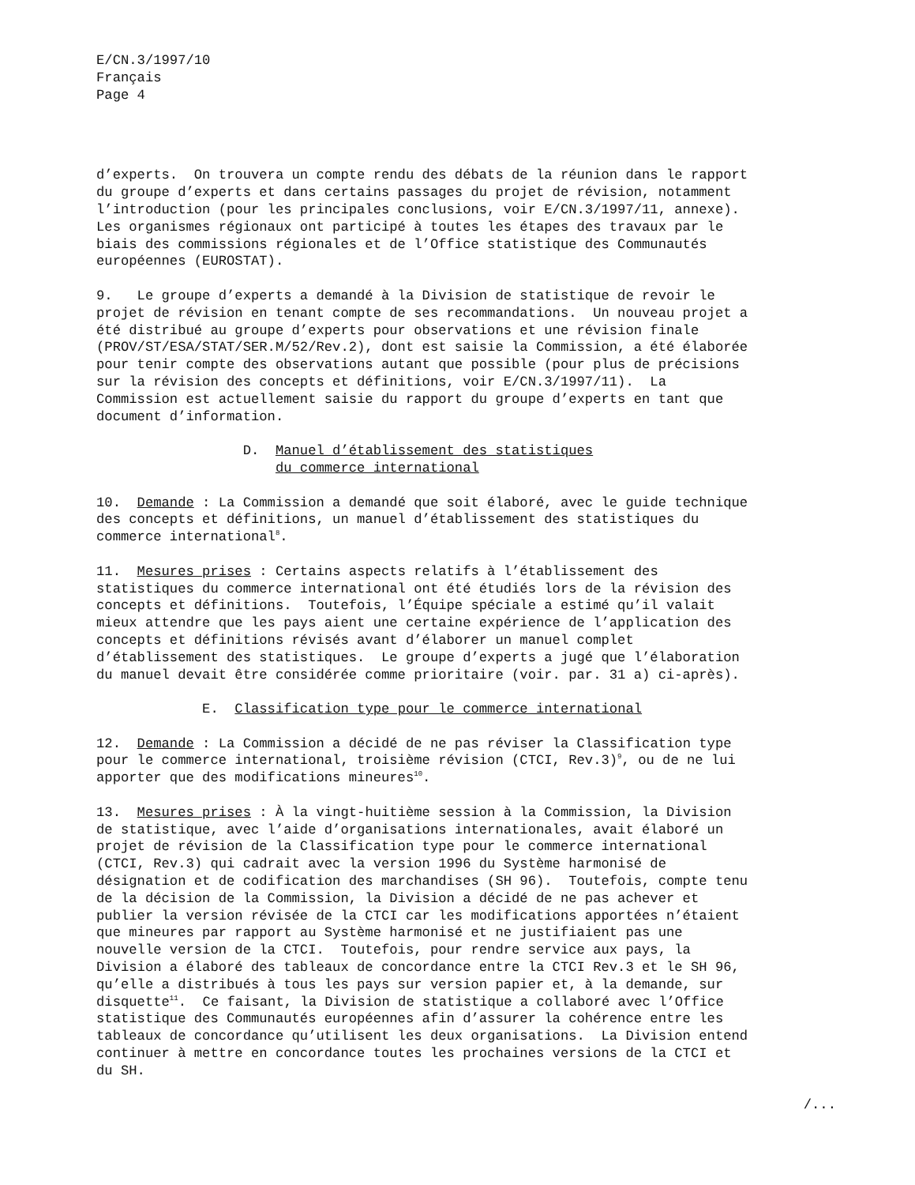E/CN.3/1997/10 Français Page 4
d’experts. On trouvera un compte rendu des débats de la réunion dans le rapport du groupe d’experts et dans certains passages du projet de révision, notamment l’introduction (pour les principales conclusions, voir E/CN.3/1997/11, annexe). Les organismes régionaux ont participé à toutes les étapes des travaux par le biais des commissions régionales et de l’Office statistique des Communautés européennes (EUROSTAT).
9. Le groupe d’experts a demandé à la Division de statistique de revoir le projet de révision en tenant compte de ses recommandations. Un nouveau projet a été distribué au groupe d’experts pour observations et une révision finale (PROV/ST/ESA/STAT/SER.M/52/Rev.2), dont est saisie la Commission, a été élaborée pour tenir compte des observations autant que possible (pour plus de précisions sur la révision des concepts et définitions, voir E/CN.3/1997/11). La Commission est actuellement saisie du rapport du groupe d’experts en tant que document d’information.
D. Manuel d’établissement des statistiques du commerce international
10. Demande : La Commission a demandé que soit élaboré, avec le guide technique des concepts et définitions, un manuel d’établissement des statistiques du commerce international<sup>8</sup>.
11. Mesures prises : Certains aspects relatifs à l’établissement des statistiques du commerce international ont été étudiés lors de la révision des concepts et définitions. Toutefois, l’Équipe spéciale a estimé qu’il valait mieux attendre que les pays aient une certaine expérience de l’application des concepts et définitions révisés avant d’élaborer un manuel complet d’établissement des statistiques. Le groupe d’experts a jugé que l’élaboration du manuel devait être considérée comme prioritaire (voir. par. 31 a) ci-après).
E. Classification type pour le commerce international
12. Demande : La Commission a décidé de ne pas réviser la Classification type pour le commerce international, troisième révision (CTCI, Rev.3)<sup>9</sup>, ou de ne lui apporter que des modifications mineures<sup>10</sup>.
13. Mesures prises : À la vingt-huitième session à la Commission, la Division de statistique, avec l’aide d’organisations internationales, avait élaboré un projet de révision de la Classification type pour le commerce international (CTCI, Rev.3) qui cadrait avec la version 1996 du Système harmonisé de désignation et de codification des marchandises (SH 96). Toutefois, compte tenu de la décision de la Commission, la Division a décidé de ne pas achever et publier la version révisée de la CTCI car les modifications apportées n’étaient que mineures par rapport au Système harmonisé et ne justifiaient pas une nouvelle version de la CTCI. Toutefois, pour rendre service aux pays, la Division a élaboré des tableaux de concordance entre la CTCI Rev.3 et le SH 96, qu’elle a distribués à tous les pays sur version papier et, à la demande, sur disquette<sup>11</sup>. Ce faisant, la Division de statistique a collaboré avec l’Office statistique des Communautés européennes afin d’assurer la cohérence entre les tableaux de concordance qu’utilisent les deux organisations. La Division entend continuer à mettre en concordance toutes les prochaines versions de la CTCI et du SH.
/...